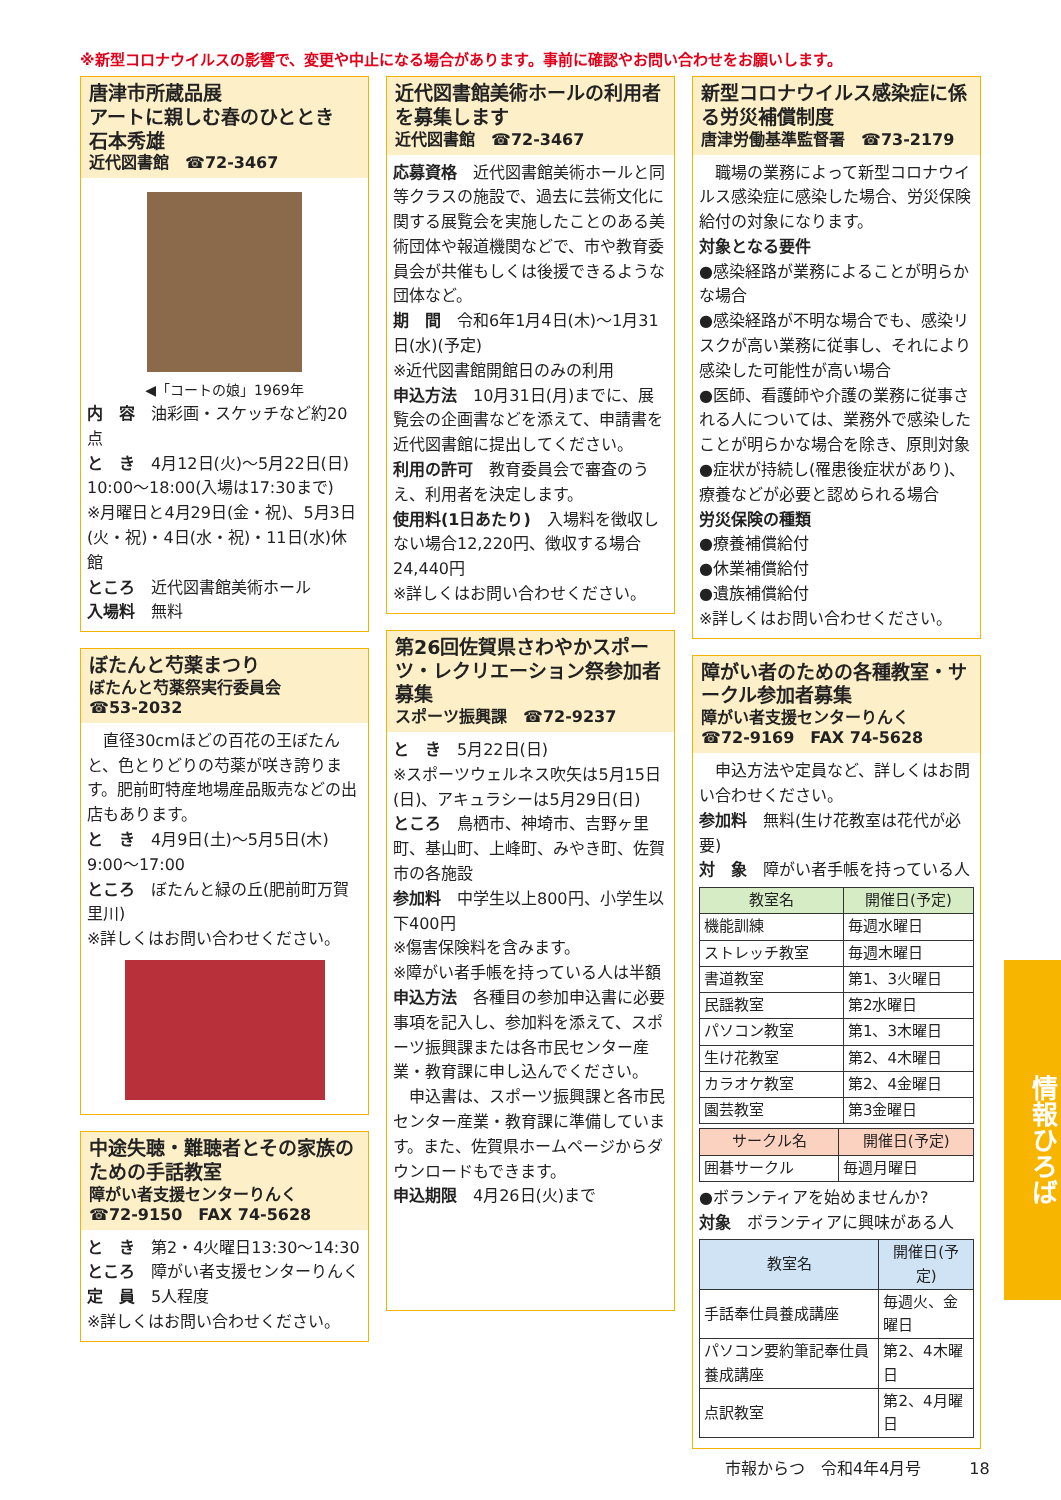※新型コロナウイルスの影響で、変更や中止になる場合があります。事前に確認やお問い合わせをお願いします。
唐津市所蔵品展
アートに親しむ春のひととき
石本秀雄
近代図書館　☎72-3467
◀「コートの娘」1969年
内　容　油彩画・スケッチなど約20点
と　き　4月12日(火)～5月22日(日) 10:00～18:00(入場は17:30まで)
※月曜日と4月29日(金・祝)、5月3日(火・祝)・4日(水・祝)・11日(水)休館
ところ　近代図書館美術ホール
入場料　無料
ぼたんと芍薬まつり
ぼたんと芍薬祭実行委員会
☎53-2032
　直径30cmほどの百花の王ぼたんと、色とりどりの芍薬が咲き誇ります。肥前町特産地場産品販売などの出店もあります。
と　き　4月9日(土)～5月5日(木) 9:00～17:00
ところ　ぼたんと緑の丘(肥前町万賀里川)
※詳しくはお問い合わせください。
中途失聴・難聴者とその家族のための手話教室
障がい者支援センターりんく
☎72-9150　FAX 74-5628
と　き　第2・4火曜日13:30～14:30
ところ　障がい者支援センターりんく
定　員　5人程度
※詳しくはお問い合わせください。
近代図書館美術ホールの利用者を募集します
近代図書館　☎72-3467
応募資格　近代図書館美術ホールと同等クラスの施設で、過去に芸術文化に関する展覧会を実施したことのある美術団体や報道機関などで、市や教育委員会が共催もしくは後援できるような団体など。
期　間　令和6年1月4日(木)～1月31日(水)(予定)
※近代図書館開館日のみの利用
申込方法　10月31日(月)までに、展覧会の企画書などを添えて、申請書を近代図書館に提出してください。
利用の許可　教育委員会で審査のうえ、利用者を決定します。
使用料(1日あたり)　入場料を徴収しない場合12,220円、徴収する場合24,440円
※詳しくはお問い合わせください。
第26回佐賀県さわやかスポーツ・レクリエーション祭参加者募集
スポーツ振興課　☎72-9237
と　き　5月22日(日)
※スポーツウェルネス吹矢は5月15日(日)、アキュラシーは5月29日(日)
ところ　鳥栖市、神埼市、吉野ヶ里町、基山町、上峰町、みやき町、佐賀市の各施設
参加料　中学生以上800円、小学生以下400円
※傷害保険料を含みます。
※障がい者手帳を持っている人は半額
申込方法　各種目の参加申込書に必要事項を記入し、参加料を添えて、スポーツ振興課または各市民センター産業・教育課に申し込んでください。
　申込書は、スポーツ振興課と各市民センター産業・教育課に準備しています。また、佐賀県ホームページからダウンロードもできます。
申込期限　4月26日(火)まで
新型コロナウイルス感染症に係る労災補償制度
唐津労働基準監督署　☎73-2179
　職場の業務によって新型コロナウイルス感染症に感染した場合、労災保険給付の対象になります。
対象となる要件
●感染経路が業務によることが明らかな場合
●感染経路が不明な場合でも、感染リスクが高い業務に従事し、それにより感染した可能性が高い場合
●医師、看護師や介護の業務に従事される人については、業務外で感染したことが明らかな場合を除き、原則対象
●症状が持続し(罹患後症状があり)、療養などが必要と認められる場合
労災保険の種類
●療養補償給付
●休業補償給付
●遺族補償給付
※詳しくはお問い合わせください。
障がい者のための各種教室・サークル参加者募集
障がい者支援センターりんく
☎72-9169　FAX 74-5628
　申込方法や定員など、詳しくはお問い合わせください。
参加料　無料(生け花教室は花代が必要)
対　象　障がい者手帳を持っている人
| 教室名 | 開催日(予定) |
| --- | --- |
| 機能訓練 | 毎週水曜日 |
| ストレッチ教室 | 毎週木曜日 |
| 書道教室 | 第1、3火曜日 |
| 民謡教室 | 第2水曜日 |
| パソコン教室 | 第1、3木曜日 |
| 生け花教室 | 第2、4木曜日 |
| カラオケ教室 | 第2、4金曜日 |
| 園芸教室 | 第3金曜日 |
| サークル名 | 開催日(予定) |
| --- | --- |
| 囲碁サークル | 毎週月曜日 |
●ボランティアを始めませんか?
対象　ボランティアに興味がある人
| 教室名 | 開催日(予定) |
| --- | --- |
| 手話奉仕員養成講座 | 毎週火、金曜日 |
| パソコン要約筆記奉仕員養成講座 | 第2、4木曜日 |
| 点訳教室 | 第2、4月曜日 |
情報ひろば
市報からつ　令和4年4月号　　　18